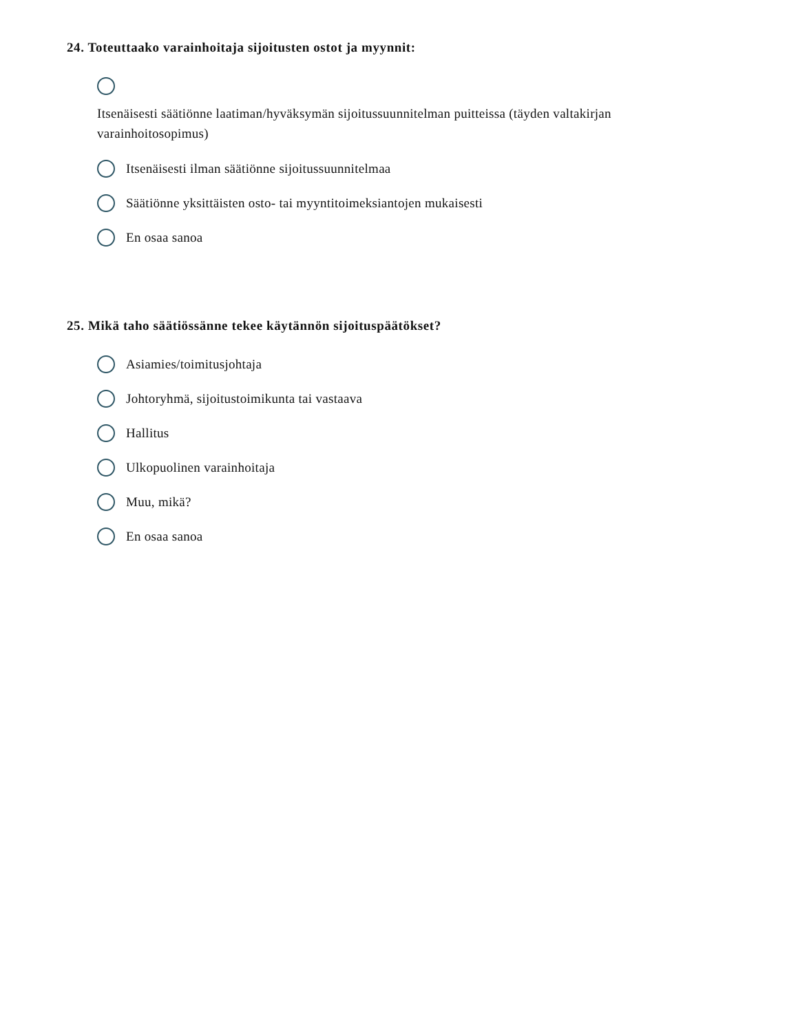24. Toteuttaako varainhoitaja sijoitusten ostot ja myynnit:
Itsenäisesti säätiönne laatiman/hyväksymän sijoitussuunnitelman puitteissa (täyden valtakirjan varainhoitosopimus)
Itsenäisesti ilman säätiönne sijoitussuunnitelmaa
Säätiönne yksittäisten osto- tai myyntitoimeksiantojen mukaisesti
En osaa sanoa
25. Mikä taho säätiössänne tekee käytännön sijoituspäätökset?
Asiamies/toimitusjohtaja
Johtoryhmä, sijoitustoimikunta tai vastaava
Hallitus
Ulkopuolinen varainhoitaja
Muu, mikä?
En osaa sanoa